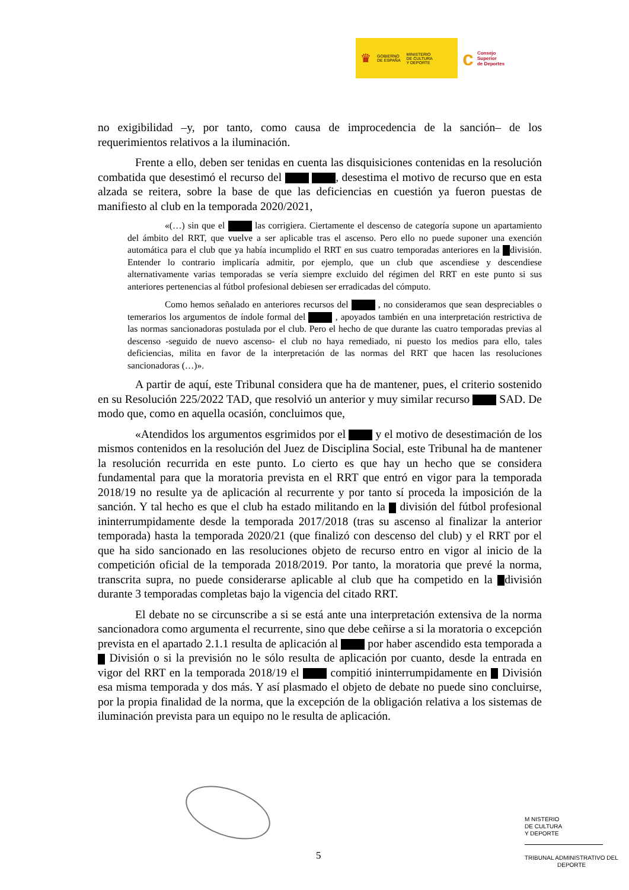♛ GOBIERNO
DE ESPAÑA MINISTERIO
DE CULTURA
Y DEPORTE
c Consejo
Superior
de Deportes
no exigibilidad –y, por tanto, como causa de improcedencia de la sanción– de los requerimientos relativos a la iluminación.
Frente a ello, deben ser tenidas en cuenta las disquisiciones contenidas en la resolución combatida que desestimó el recurso del , desestima el motivo de recurso que en esta alzada se reitera, sobre la base de que las deficiencias en cuestión ya fueron puestas de manifiesto al club en la temporada 2020/2021,
«(…) sin que el las corrigiera. Ciertamente el descenso de categoría supone un apartamiento del ámbito del RRT, que vuelve a ser aplicable tras el ascenso. Pero ello no puede suponer una exención automática para el club que ya había incumplido el RRT en sus cuatro temporadas anteriores en la división. Entender lo contrario implicaría admitir, por ejemplo, que un club que ascendiese y descendiese alternativamente varias temporadas se vería siempre excluido del régimen del RRT en este punto si sus anteriores pertenencias al fútbol profesional debiesen ser erradicadas del cómputo.
Como hemos señalado en anteriores recursos del , no consideramos que sean despreciables o temerarios los argumentos de índole formal del , apoyados también en una interpretación restrictiva de las normas sancionadoras postulada por el club. Pero el hecho de que durante las cuatro temporadas previas al descenso -seguido de nuevo ascenso- el club no haya remediado, ni puesto los medios para ello, tales deficiencias, milita en favor de la interpretación de las normas del RRT que hacen las resoluciones sancionadoras (…)».
A partir de aquí, este Tribunal considera que ha de mantener, pues, el criterio sostenido en su Resolución 225/2022 TAD, que resolvió un anterior y muy similar recurso SAD. De modo que, como en aquella ocasión, concluimos que,
«Atendidos los argumentos esgrimidos por el y el motivo de desestimación de los mismos contenidos en la resolución del Juez de Disciplina Social, este Tribunal ha de mantener la resolución recurrida en este punto. Lo cierto es que hay un hecho que se considera fundamental para que la moratoria prevista en el RRT que entró en vigor para la temporada 2018/19 no resulte ya de aplicación al recurrente y por tanto sí proceda la imposición de la sanción. Y tal hecho es que el club ha estado militando en la división del fútbol profesional ininterrumpidamente desde la temporada 2017/2018 (tras su ascenso al finalizar la anterior temporada) hasta la temporada 2020/21 (que finalizó con descenso del club) y el RRT por el que ha sido sancionado en las resoluciones objeto de recurso entro en vigor al inicio de la competición oficial de la temporada 2018/2019. Por tanto, la moratoria que prevé la norma, transcrita supra, no puede considerarse aplicable al club que ha competido en la división durante 3 temporadas completas bajo la vigencia del citado RRT.
El debate no se circunscribe a si se está ante una interpretación extensiva de la norma sancionadora como argumenta el recurrente, sino que debe ceñirse a si la moratoria o excepción prevista en el apartado 2.1.1 resulta de aplicación al por haber ascendido esta temporada a División o si la previsión no le sólo resulta de aplicación por cuanto, desde la entrada en vigor del RRT en la temporada 2018/19 el compitió ininterrumpidamente en División esa misma temporada y dos más. Y así plasmado el objeto de debate no puede sino concluirse, por la propia finalidad de la norma, que la excepción de la obligación relativa a los sistemas de iluminación prevista para un equipo no le resulta de aplicación.
5
M NISTERIO
DE CULTURA
Y DEPORTE
TRIBUNAL ADMINISTRATIVO DEL
DEPORTE